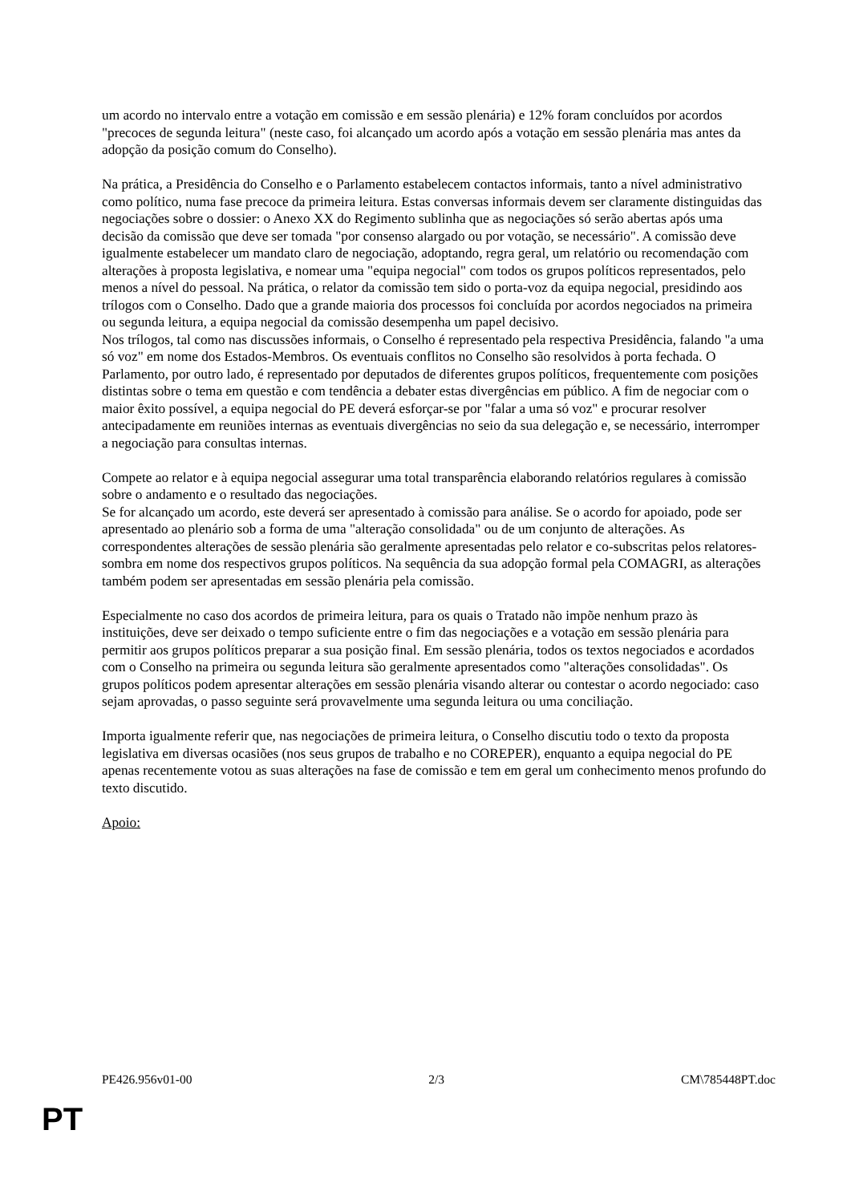um acordo no intervalo entre a votação em comissão e em sessão plenária) e 12% foram concluídos por acordos "precoces de segunda leitura" (neste caso, foi alcançado um acordo após a votação em sessão plenária mas antes da adopção da posição comum do Conselho).
Na prática, a Presidência do Conselho e o Parlamento estabelecem contactos informais, tanto a nível administrativo como político, numa fase precoce da primeira leitura. Estas conversas informais devem ser claramente distinguidas das negociações sobre o dossier: o Anexo XX do Regimento sublinha que as negociações só serão abertas após uma decisão da comissão que deve ser tomada "por consenso alargado ou por votação, se necessário". A comissão deve igualmente estabelecer um mandato claro de negociação, adoptando, regra geral, um relatório ou recomendação com alterações à proposta legislativa, e nomear uma "equipa negocial" com todos os grupos políticos representados, pelo menos a nível do pessoal. Na prática, o relator da comissão tem sido o porta-voz da equipa negocial, presidindo aos trílogos com o Conselho. Dado que a grande maioria dos processos foi concluída por acordos negociados na primeira ou segunda leitura, a equipa negocial da comissão desempenha um papel decisivo.
Nos trílogos, tal como nas discussões informais, o Conselho é representado pela respectiva Presidência, falando "a uma só voz" em nome dos Estados-Membros. Os eventuais conflitos no Conselho são resolvidos à porta fechada. O Parlamento, por outro lado, é representado por deputados de diferentes grupos políticos, frequentemente com posições distintas sobre o tema em questão e com tendência a debater estas divergências em público. A fim de negociar com o maior êxito possível, a equipa negocial do PE deverá esforçar-se por "falar a uma só voz" e procurar resolver antecipadamente em reuniões internas as eventuais divergências no seio da sua delegação e, se necessário, interromper a negociação para consultas internas.
Compete ao relator e à equipa negocial assegurar uma total transparência elaborando relatórios regulares à comissão sobre o andamento e o resultado das negociações.
Se for alcançado um acordo, este deverá ser apresentado à comissão para análise. Se o acordo for apoiado, pode ser apresentado ao plenário sob a forma de uma "alteração consolidada" ou de um conjunto de alterações. As correspondentes alterações de sessão plenária são geralmente apresentadas pelo relator e co-subscritas pelos relatores-sombra em nome dos respectivos grupos políticos. Na sequência da sua adopção formal pela COMAGRI, as alterações também podem ser apresentadas em sessão plenária pela comissão.
Especialmente no caso dos acordos de primeira leitura, para os quais o Tratado não impõe nenhum prazo às instituições, deve ser deixado o tempo suficiente entre o fim das negociações e a votação em sessão plenária para permitir aos grupos políticos preparar a sua posição final. Em sessão plenária, todos os textos negociados e acordados com o Conselho na primeira ou segunda leitura são geralmente apresentados como "alterações consolidadas". Os grupos políticos podem apresentar alterações em sessão plenária visando alterar ou contestar o acordo negociado: caso sejam aprovadas, o passo seguinte será provavelmente uma segunda leitura ou uma conciliação.
Importa igualmente referir que, nas negociações de primeira leitura, o Conselho discutiu todo o texto da proposta legislativa em diversas ocasiões (nos seus grupos de trabalho e no COREPER), enquanto a equipa negocial do PE apenas recentemente votou as suas alterações na fase de comissão e tem em geral um conhecimento menos profundo do texto discutido.
Apoio:
PE426.956v01-00 2/3 CM\785448PT.doc
PT